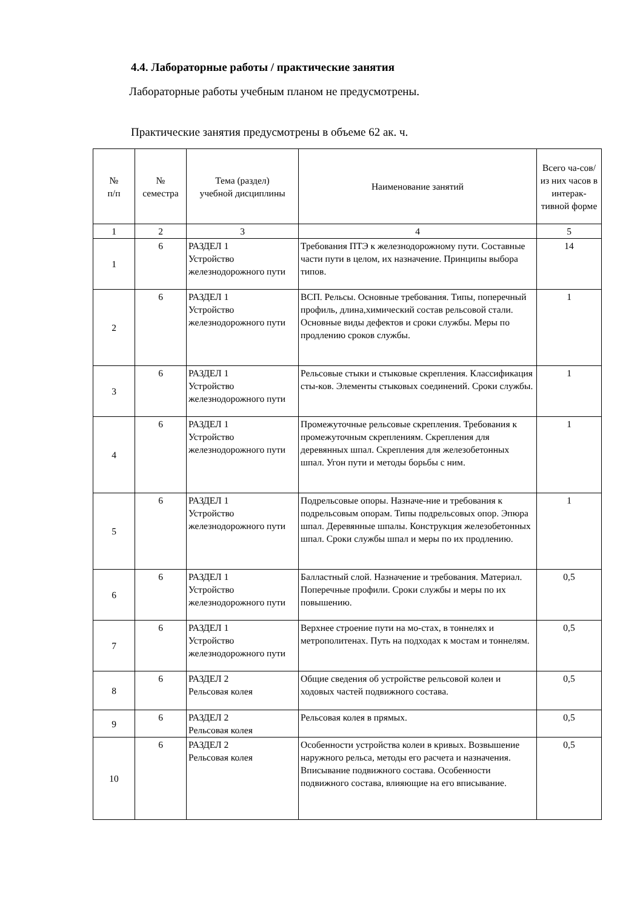4.4. Лабораторные работы / практические занятия
Лабораторные работы учебным планом не предусмотрены.
Практические занятия предусмотрены в объеме 62 ак. ч.
| № п/п | № семестра | Тема (раздел) учебной дисциплины | Наименование занятий | Всего ча-сов/ из них часов в интерак-тивной форме |
| --- | --- | --- | --- | --- |
| 1 | 2 | 3 | 4 | 5 |
| 1 | 6 | РАЗДЕЛ 1 Устройство железнодорожного пути | Требования ПТЭ к железнодорожному пути. Составные части пути в целом, их назначение. Принципы выбора типов. | 14 |
| 2 | 6 | РАЗДЕЛ 1 Устройство железнодорожного пути | ВСП. Рельсы. Основные требования. Типы, поперечный профиль, длина,химический состав рельсовой стали. Основные виды дефектов и сроки службы. Меры по продлению сроков службы. | 1 |
| 3 | 6 | РАЗДЕЛ 1 Устройство железнодорожного пути | Рельсовые стыки и стыковые скрепления. Классификация сты-ков. Элементы стыковых соединений. Сроки службы. | 1 |
| 4 | 6 | РАЗДЕЛ 1 Устройство железнодорожного пути | Промежуточные рельсовые скрепления. Требования к промежуточным скреплениям. Скрепления для деревянных шпал. Скрепления для железобетонных шпал. Угон пути и методы борьбы с ним. | 1 |
| 5 | 6 | РАЗДЕЛ 1 Устройство железнодорожного пути | Подрельсовые опоры. Назначе-ние и требования к подрельсовым опорам. Типы подрельсовых опор. Эпюра шпал. Деревянные шпалы. Конструкция железобетонных шпал. Сроки службы шпал и меры по их продлению. | 1 |
| 6 | 6 | РАЗДЕЛ 1 Устройство железнодорожного пути | Балластный слой. Назначение и требования. Материал. Поперечные профили. Сроки службы и меры по их повышению. | 0,5 |
| 7 | 6 | РАЗДЕЛ 1 Устройство железнодорожного пути | Верхнее строение пути на мо-стах, в тоннелях и метрополитенах. Путь на подходах к мостам и тоннелям. | 0,5 |
| 8 | 6 | РАЗДЕЛ 2 Рельсовая колея | Общие сведения об устройстве рельсовой колеи и ходовых частей подвижного состава. | 0,5 |
| 9 | 6 | РАЗДЕЛ 2 Рельсовая колея | Рельсовая колея в прямых. | 0,5 |
| 10 | 6 | РАЗДЕЛ 2 Рельсовая колея | Особенности устройства колеи в кривых. Возвышение наружного рельса, методы его расчета и назначения. Вписывание подвижного состава. Особенности подвижного состава, влияющие на его вписывание. | 0,5 |